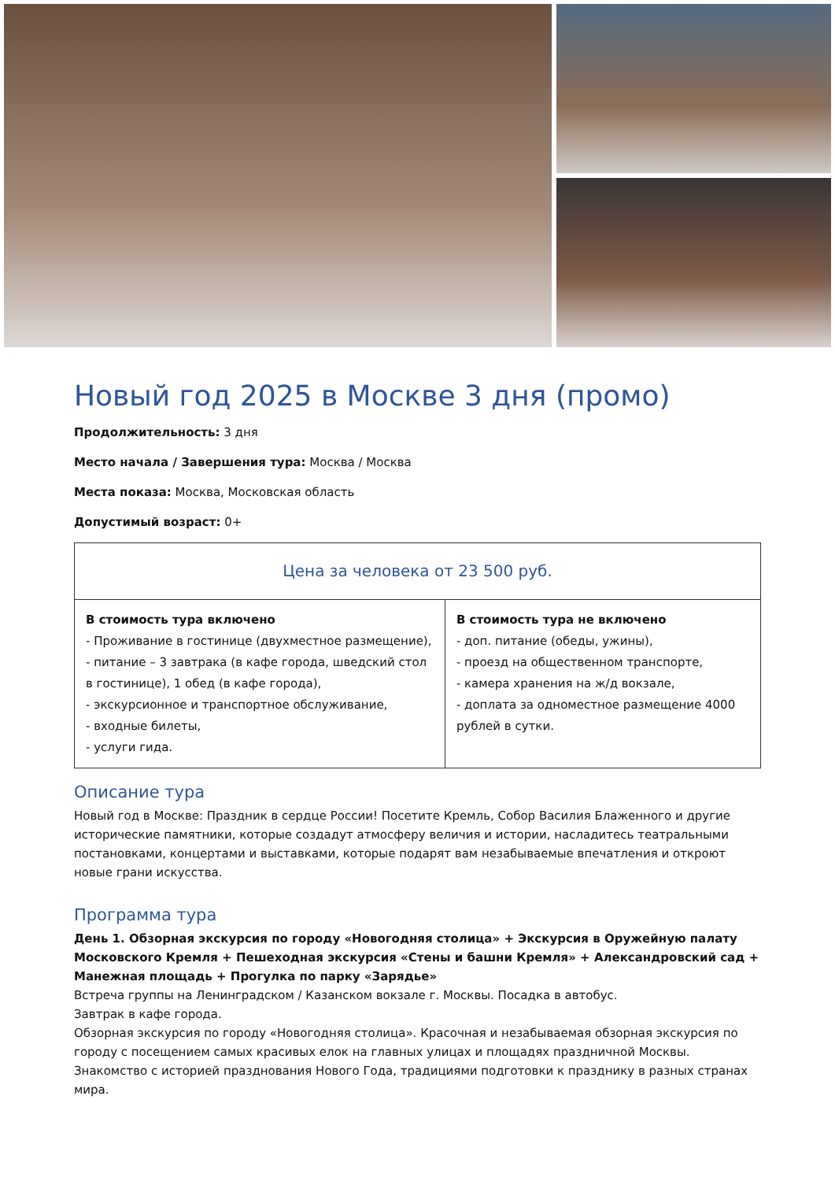Новый год 2025 в Москве 3 дня (промо)
Продолжительность: 3 дня
Место начала / Завершения тура: Москва / Москва
Места показа: Москва, Московская область
Допустимый возраст: 0+
| Цена за человека от 23 500 руб. | |
| В стоимость тура включено - Проживание в гостинице (двухместное размещение), - питание – 3 завтрака (в кафе города, шведский стол в гостинице), 1 обед (в кафе города), - экскурсионное и транспортное обслуживание, - входные билеты, - услуги гида. | В стоимость тура не включено - доп. питание (обеды, ужины), - проезд на общественном транспорте, - камера хранения на ж/д вокзале, - доплата за одноместное размещение 4000 рублей в сутки. |
Описание тура
Новый год в Москве: Праздник в сердце России! Посетите Кремль, Собор Василия Блаженного и другие исторические памятники, которые создадут атмосферу величия и истории, насладитесь театральными постановками, концертами и выставками, которые подарят вам незабываемые впечатления и откроют новые грани искусства.
Программа тура
День 1. Обзорная экскурсия по городу «Новогодняя столица» + Экскурсия в Оружейную палату Московского Кремля + Пешеходная экскурсия «Стены и башни Кремля» + Александровский сад + Манежная площадь + Прогулка по парку «Зарядье»
Встреча группы на Ленинградском / Казанском вокзале г. Москвы. Посадка в автобус.
Завтрак в кафе города.
Обзорная экскурсия по городу «Новогодняя столица». Красочная и незабываемая обзорная экскурсия по городу с посещением самых красивых елок на главных улицах и площадях праздничной Москвы. Знакомство с историей празднования Нового Года, традициями подготовки к празднику в разных странах мира.